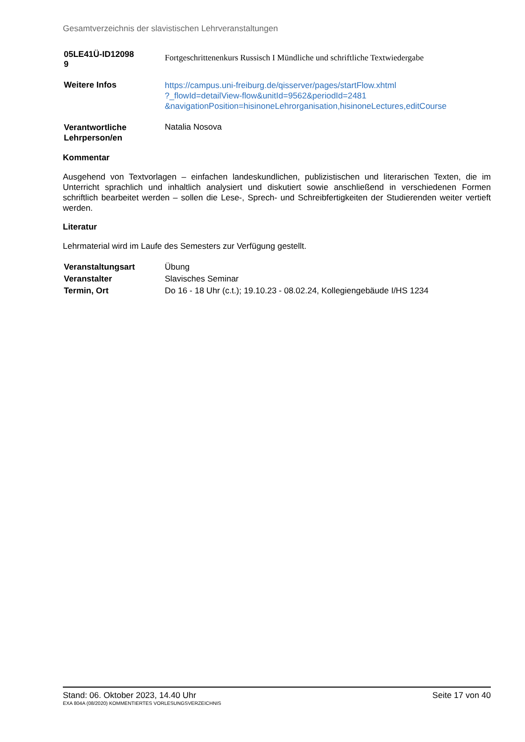Gesamtverzeichnis der slavistischen Lehrveranstaltungen
| 05LE41Ü-ID12098 9 | Fortgeschrittenenkurs Russisch I Mündliche und schriftliche Textwiedergabe |
| Weitere Infos | https://campus.uni-freiburg.de/qisserver/pages/startFlow.xhtml ?_flowId=detailView-flow&unitId=9562&periodId=2481 &navigationPosition=hisinoneLehrorganisation,hisinoneLectures,editCourse |
| Verantwortliche Lehrperson/en | Natalia Nosova |
Kommentar
Ausgehend von Textvorlagen – einfachen landeskundlichen, publizistischen und literarischen Texten, die im Unterricht sprachlich und inhaltlich analysiert und diskutiert sowie anschließend in verschiedenen Formen schriftlich bearbeitet werden – sollen die Lese-, Sprech- und Schreibfertigkeiten der Studierenden weiter vertieft werden.
Literatur
Lehrmaterial wird im Laufe des Semesters zur Verfügung gestellt.
| Veranstaltungsart | Übung |
| Veranstalter | Slavisches Seminar |
| Termin, Ort | Do 16 - 18 Uhr (c.t.); 19.10.23 - 08.02.24, Kollegiengebäude I/HS 1234 |
Stand: 06. Oktober 2023, 14.40 Uhr Seite 17 von 40
EXA 804A (08/2020) KOMMENTIERTES VORLESUNGSVERZEICHNIS